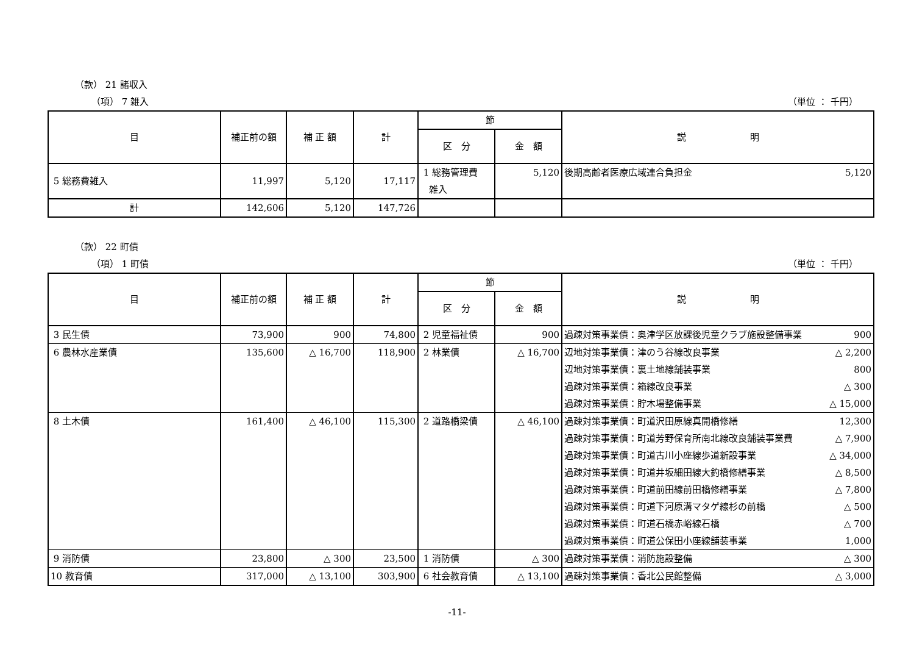（款） 21 諸収入
（項） 7 雑入 （単位 ： 千円）
| 目 | 補正前の額 | 補 正 額 | 計 | 節 | | 説 明 |
| --- | --- | --- | --- | --- | --- | --- |
| | | | | 区 分 | 金 額 | |
| 5 総務費雑入 | 11,997 | 5,120 | 17,117 | 1 総務管理費 雑入 | 5,120 | 後期高齢者医療広域連合負担金 5,120 |
| 計 | 142,606 | 5,120 | 147,726 | | | |
（款） 22 町債
（項） 1 町債 （単位 ： 千円）
| 目 | 補正前の額 | 補 正 額 | 計 | 節 | | 説 明 |
| --- | --- | --- | --- | --- | --- | --- |
| | | | | 区 分 | 金 額 | |
| 3 民生債 | 73,900 | 900 | 74,800 | 2 児童福祉債 | 900 | 過疎対策事業債：奥津学区放課後児童クラブ施設整備事業 900 |
| 6 農林水産業債 | 135,600 | △ 16,700 | 118,900 | 2 林業債 | △ 16,700 | 辺地対策事業債：津のう谷線改良事業 △ 2,200 |
| | | | | | | 辺地対策事業債：裏土地線舗装事業 800 |
| | | | | | | 過疎対策事業債：箱線改良事業 △ 300 |
| | | | | | | 過疎対策事業債：貯木場整備事業 △ 15,000 |
| 8 土木債 | 161,400 | △ 46,100 | 115,300 | 2 道路橋梁債 | △ 46,100 | 過疎対策事業債：町道沢田原線真開橋修繕 12,300 |
| | | | | | | 過疎対策事業債：町道芳野保育所南北線改良舗装事業費 △ 7,900 |
| | | | | | | 過疎対策事業債：町道古川小座線歩道新設事業 △ 34,000 |
| | | | | | | 過疎対策事業債：町道井坂細田線大釣橋修繕事業 △ 8,500 |
| | | | | | | 過疎対策事業債：町道前田線前田橋修繕事業 △ 7,800 |
| | | | | | | 過疎対策事業債：町道下河原溝マタゲ線杉の前橋 △ 500 |
| | | | | | | 過疎対策事業債：町道石橋赤峪線石橋 △ 700 |
| | | | | | | 過疎対策事業債：町道公保田小座線舗装事業 1,000 |
| 9 消防債 | 23,800 | △ 300 | 23,500 | 1 消防債 | △ 300 | 過疎対策事業債：消防施設整備 △ 300 |
| 10 教育債 | 317,000 | △ 13,100 | 303,900 | 6 社会教育債 | △ 13,100 | 過疎対策事業債：香北公民館整備 △ 3,000 |
-11-